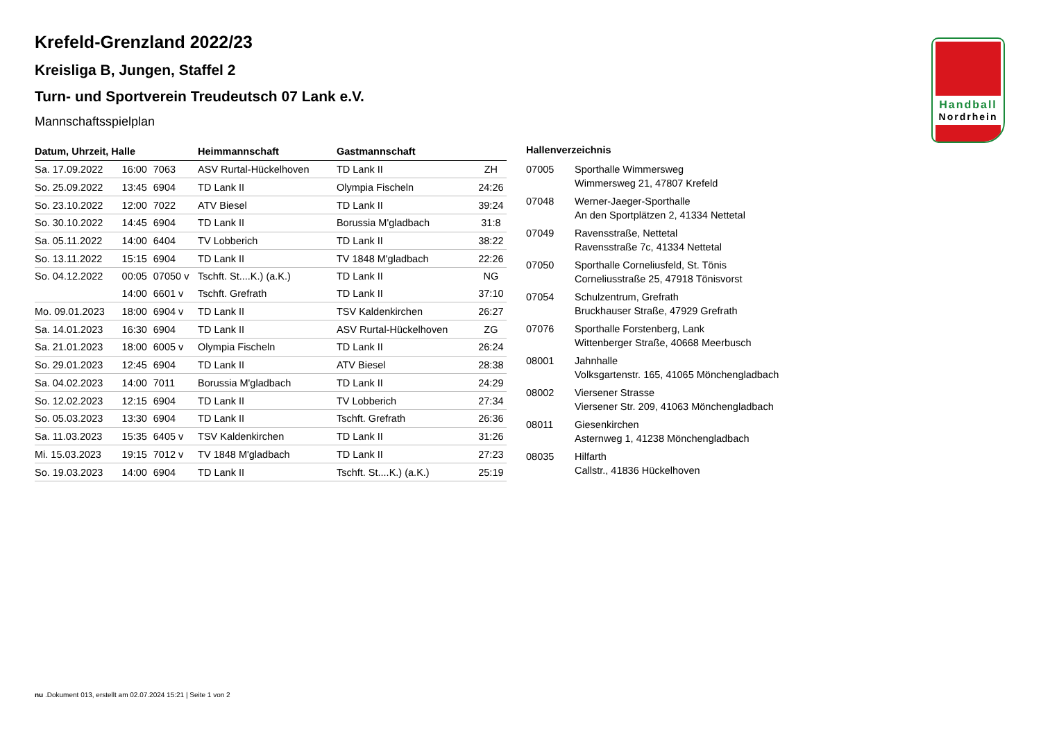Handball
Nordrhein
Krefeld-Grenzland 2022/23
Kreisliga B, Jungen, Staffel 2
Turn- und Sportverein Treudeutsch 07 Lank e.V.
Mannschaftsspielplan
| Datum, Uhrzeit, Halle | | | Heimmannschaft | Gastmannschaft | |
| --- | --- | --- | --- | --- | --- |
| Sa. 17.09.2022 | 16:00 | 7063 | ASV Rurtal-Hückelhoven | TD Lank II | ZH |
| So. 25.09.2022 | 13:45 | 6904 | TD Lank II | Olympia Fischeln | 24:26 |
| So. 23.10.2022 | 12:00 | 7022 | ATV Biesel | TD Lank II | 39:24 |
| So. 30.10.2022 | 14:45 | 6904 | TD Lank II | Borussia M'gladbach | 31:8 |
| Sa. 05.11.2022 | 14:00 | 6404 | TV Lobberich | TD Lank II | 38:22 |
| So. 13.11.2022 | 15:15 | 6904 | TD Lank II | TV 1848 M'gladbach | 22:26 |
| So. 04.12.2022 | 00:05 | 07050 v | Tschft. St....K.) (a.K.) | TD Lank II | NG |
| | 14:00 | 6601 v | Tschft. Grefrath | TD Lank II | 37:10 |
| Mo. 09.01.2023 | 18:00 | 6904 v | TD Lank II | TSV Kaldenkirchen | 26:27 |
| Sa. 14.01.2023 | 16:30 | 6904 | TD Lank II | ASV Rurtal-Hückelhoven | ZG |
| Sa. 21.01.2023 | 18:00 | 6005 v | Olympia Fischeln | TD Lank II | 26:24 |
| So. 29.01.2023 | 12:45 | 6904 | TD Lank II | ATV Biesel | 28:38 |
| Sa. 04.02.2023 | 14:00 | 7011 | Borussia M'gladbach | TD Lank II | 24:29 |
| So. 12.02.2023 | 12:15 | 6904 | TD Lank II | TV Lobberich | 27:34 |
| So. 05.03.2023 | 13:30 | 6904 | TD Lank II | Tschft. Grefrath | 26:36 |
| Sa. 11.03.2023 | 15:35 | 6405 v | TSV Kaldenkirchen | TD Lank II | 31:26 |
| Mi. 15.03.2023 | 19:15 | 7012 v | TV 1848 M'gladbach | TD Lank II | 27:23 |
| So. 19.03.2023 | 14:00 | 6904 | TD Lank II | Tschft. St....K.) (a.K.) | 25:19 |
Hallenverzeichnis
| 07005 | Sporthalle Wimmersweg Wimmersweg 21, 47807 Krefeld |
| 07048 | Werner-Jaeger-Sporthalle An den Sportplätzen 2, 41334 Nettetal |
| 07049 | Ravensstraße, Nettetal Ravensstraße 7c, 41334 Nettetal |
| 07050 | Sporthalle Corneliusfeld, St. Tönis Corneliusstraße 25, 47918 Tönisvorst |
| 07054 | Schulzentrum, Grefrath Bruckhauser Straße, 47929 Grefrath |
| 07076 | Sporthalle Forstenberg, Lank Wittenberger Straße, 40668 Meerbusch |
| 08001 | Jahnhalle Volksgartenstr. 165, 41065 Mönchengladbach |
| 08002 | Viersener Strasse Viersener Str. 209, 41063 Mönchengladbach |
| 08011 | Giesenkirchen Asternweg 1, 41238 Mönchengladbach |
| 08035 | Hilfarth Callstr., 41836 Hückelhoven |
nu .Dokument 013, erstellt am 02.07.2024 15:21 | Seite 1 von 2